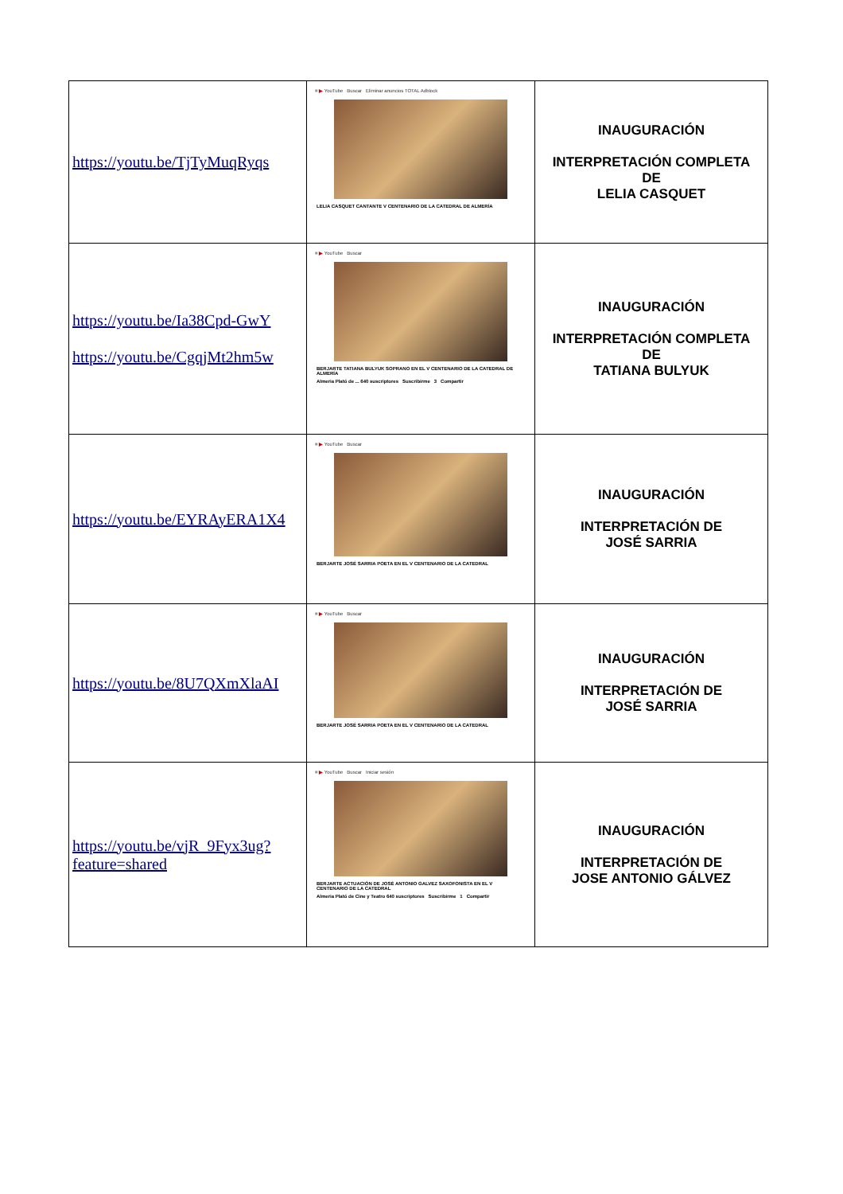| https://youtu.be/TjTyMuqRyqs | ≡ ▶ YouTube Buscar Eliminar anuncios TOTAL Adblock LELIA CASQUET CANTANTE V CENTENARIO DE LA CATEDRAL DE ALMERÍA | INAUGURACIÓN INTERPRETACIÓN COMPLETA DE LELIA CASQUET |
| https://youtu.be/Ia38Cpd-GwY https://youtu.be/CgqjMt2hm5w | ≡ ▶ YouTube Buscar BERJARTE TATIANA BULYUK SOPRANO EN EL V CENTENARIO DE LA CATEDRAL DE ALMERÍA Almeria Plató de ... 640 suscriptores Suscribirme 3 Compartir | INAUGURACIÓN INTERPRETACIÓN COMPLETA DE TATIANA BULYUK |
| https://youtu.be/EYRAyERA1X4 | ≡ ▶ YouTube Buscar BERJARTE JOSÉ SARRIA POETA EN EL V CENTENARIO DE LA CATEDRAL | INAUGURACIÓN INTERPRETACIÓN DE JOSÉ SARRIA |
| https://youtu.be/8U7QXmXlaAI | ≡ ▶ YouTube Buscar BERJARTE JOSÉ SARRIA POETA EN EL V CENTENARIO DE LA CATEDRAL | INAUGURACIÓN INTERPRETACIÓN DE JOSÉ SARRIA |
| https://youtu.be/vjR_9Fyx3ug?feature=shared | ≡ ▶ YouTube Buscar Iniciar sesión BERJARTE ACTUACIÓN DE JOSÉ ANTONIO GALVEZ SAXOFONISTA EN EL V CENTENARIO DE LA CATEDRAL Almeria Plató de Cine y Teatro 640 suscriptores Suscribirme 1 Compartir | INAUGURACIÓN INTERPRETACIÓN DE JOSE ANTONIO GÁLVEZ |